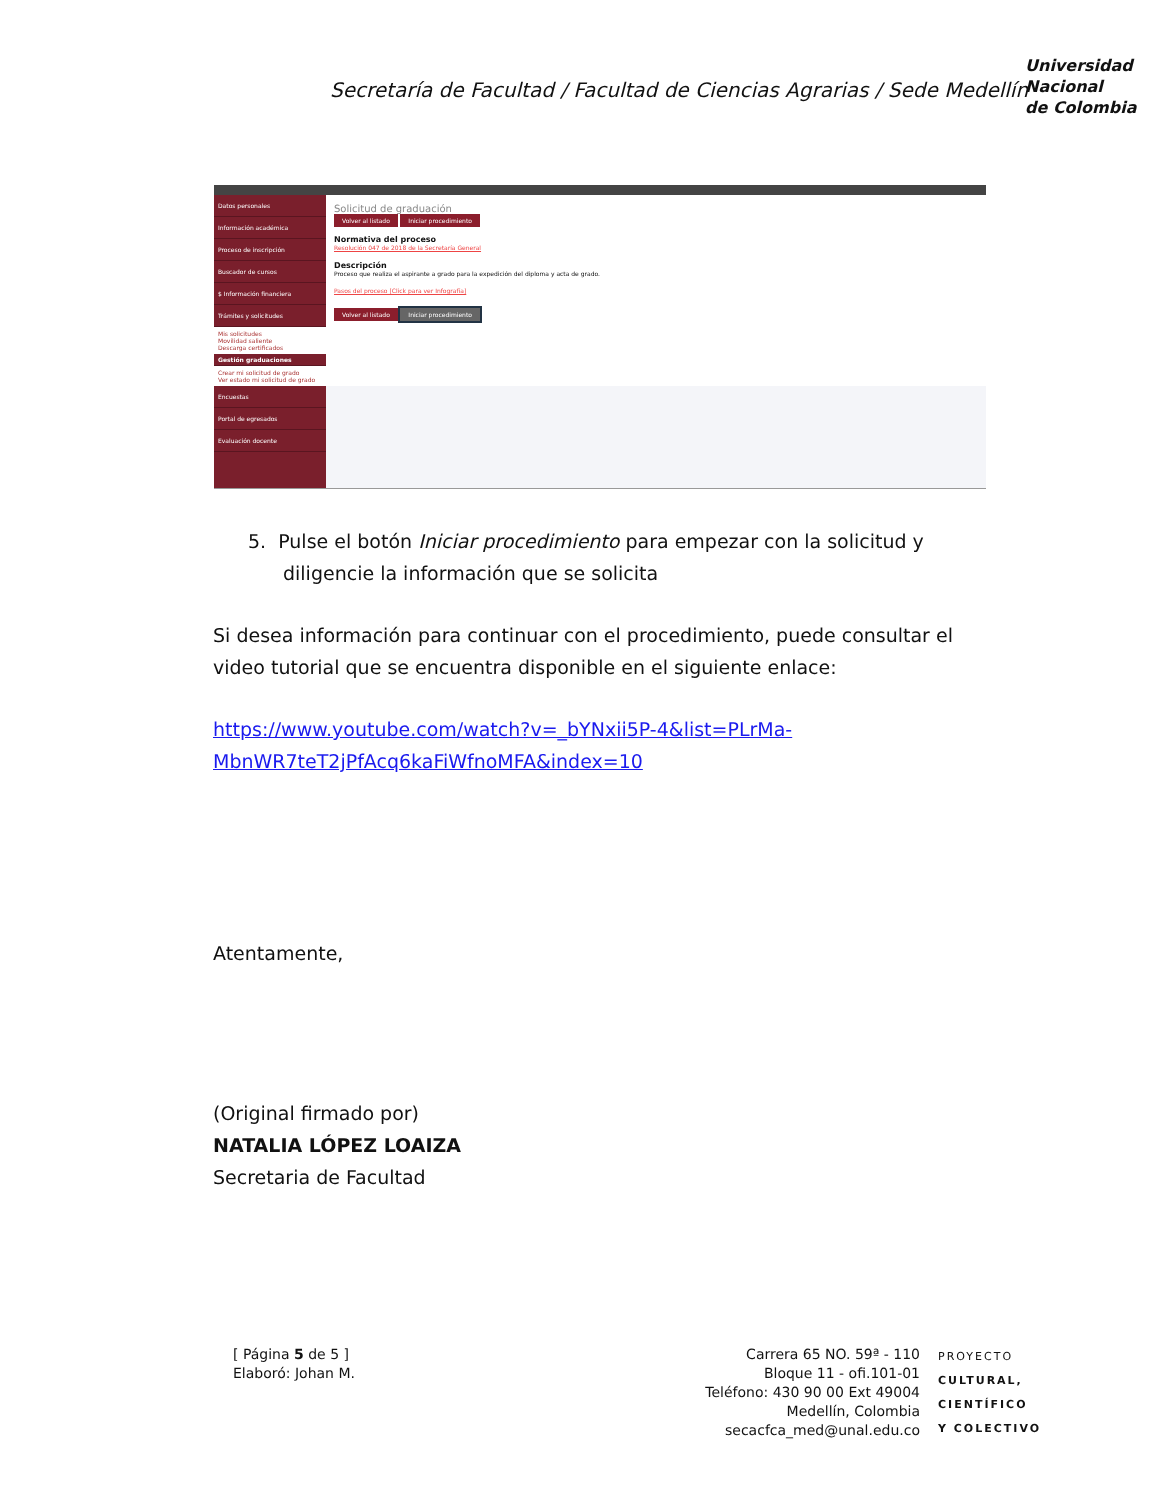Secretaría de Facultad / Facultad de Ciencias Agrarias / Sede Medellín
Universidad
Nacional
de Colombia
Datos personales
Información académica
Proceso de inscripción
Buscador de cursos
$ Información financiera
Trámites y solicitudes
Mis solicitudes
Movilidad saliente
Descarga certificados
Gestión graduaciones
Crear mi solicitud de grado
Ver estado mi solicitud de grado
Encuestas
Portal de egresados
Evaluación docente
Solicitud de graduación
Volver al listado Iniciar procedimiento
Normativa del proceso
Resolución 047 de 2018 de la Secretaría General
Descripción
Proceso que realiza el aspirante a grado para la expedición del diploma y acta de grado.
Pasos del proceso [Click para ver Infografía]
Volver al listado Iniciar procedimiento
5. Pulse el botón Iniciar procedimiento para empezar con la solicitud y diligencie la información que se solicita
Si desea información para continuar con el procedimiento, puede consultar el video tutorial que se encuentra disponible en el siguiente enlace:
https://www.youtube.com/watch?v=_bYNxii5P-4&list=PLrMa-MbnWR7teT2jPfAcq6kaFiWfnoMFA&index=10
Atentamente,
(Original firmado por)
NATALIA LÓPEZ LOAIZA
Secretaria de Facultad
[ Página 5 de 5 ]
Elaboró: Johan M.
Carrera 65 NO. 59ª - 110
Bloque 11 - ofi.101-01
Teléfono: 430 90 00 Ext 49004
Medellín, Colombia
secacfca_med@unal.edu.co
PROYECTO
CULTURAL,
CIENTÍFICO
Y COLECTIVO